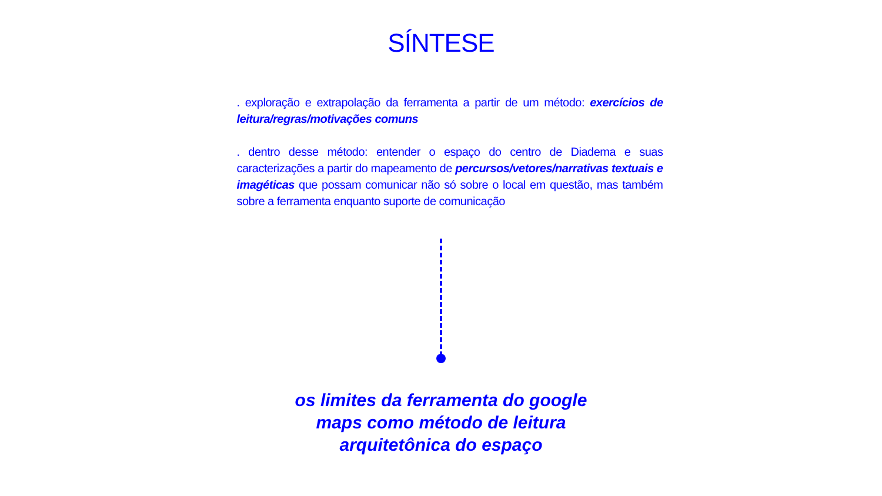SÍNTESE
. exploração e extrapolação da ferramenta a partir de um método: exercícios de leitura/regras/motivações comuns
. dentro desse método: entender o espaço do centro de Diadema e suas caracterizações a partir do mapeamento de percursos/vetores/narrativas textuais e imagéticas que possam comunicar não só sobre o local em questão, mas também sobre a ferramenta enquanto suporte de comunicação
os limites da ferramenta do google
maps como método de leitura
arquitetônica do espaço